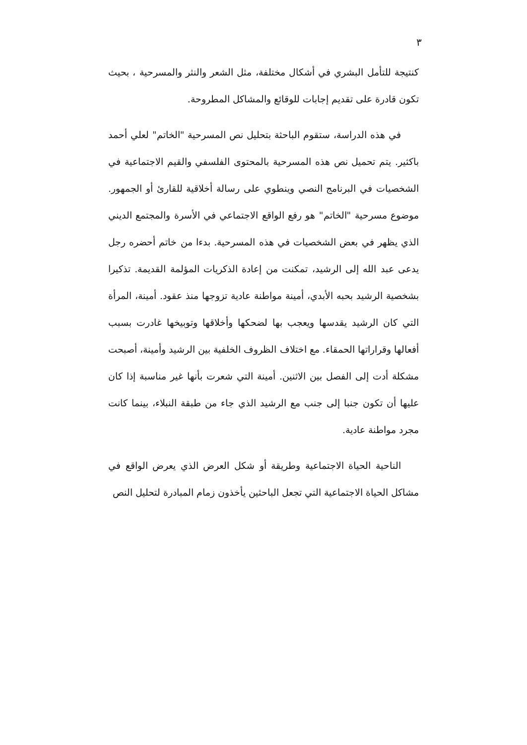٣
كنتيجة للتأمل البشري في أشكال مختلفة، مثل الشعر والنثر والمسرحية ، بحيث تكون قادرة على تقديم إجابات للوقائع والمشاكل المطروحة.
في هذه الدراسة، ستقوم الباحثة بتحليل نص المسرحية "الخاتم" لعلي أحمد باكثير. يتم تحميل نص هذه المسرحية بالمحتوى الفلسفي والقيم الاجتماعية في الشخصيات في البرنامج النصي وينطوي على رسالة أخلاقية للقارئ أو الجمهور. موضوع مسرحية "الخاتم" هو رفع الواقع الاجتماعي في الأسرة والمجتمع الديني الذي يظهر في بعض الشخصيات في هذه المسرحية. بدءا من خاتم أحضره رجل يدعى عبد الله إلى الرشيد، تمكنت من إعادة الذكريات المؤلمة القديمة. تذكيرا بشخصية الرشيد بحبه الأبدي، أمينة مواطنة عادية تزوجها منذ عقود. أمينة، المرأة التي كان الرشيد يقدسها ويعجب بها لضحكها وأخلاقها وتوبيخها غادرت بسبب أفعالها وقراراتها الحمقاء. مع اختلاف الظروف الخلفية بين الرشيد وأمينة، أصبحت مشكلة أدت إلى الفصل بين الاثنين. أمينة التي شعرت بأنها غير مناسبة إذا كان عليها أن تكون جنبا إلى جنب مع الرشيد الذي جاء من طبقة النبلاء، بينما كانت مجرد مواطنة عادية.
الناحية الحياة الاجتماعية وطريقة أو شكل العرض الذي يعرض الواقع في مشاكل الحياة الاجتماعية التي تجعل الباحثين يأخذون زمام المبادرة لتحليل النص